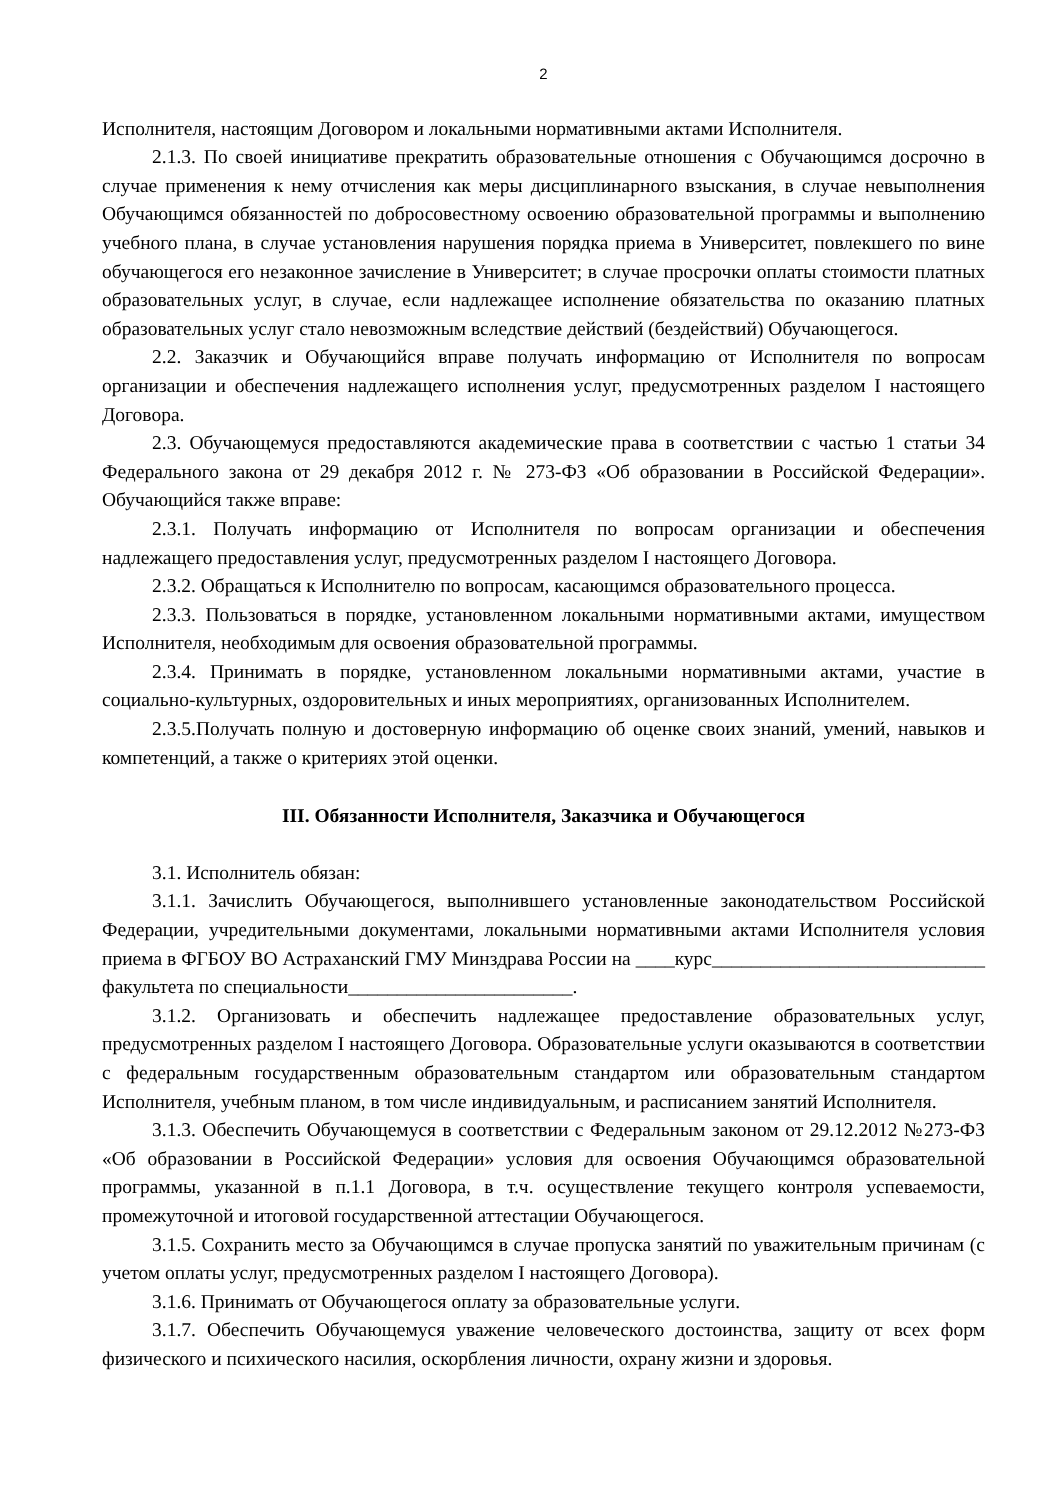2
Исполнителя, настоящим Договором и локальными нормативными актами Исполнителя.
2.1.3. По своей инициативе прекратить образовательные отношения с Обучающимся досрочно в случае применения к нему отчисления как меры дисциплинарного взыскания, в случае невыполнения Обучающимся обязанностей по добросовестному освоению образовательной программы и выполнению учебного плана, в случае установления нарушения порядка приема в Университет, повлекшего по вине обучающегося его незаконное зачисление в Университет; в случае просрочки оплаты стоимости платных образовательных услуг, в случае, если надлежащее исполнение обязательства по оказанию платных образовательных услуг стало невозможным вследствие действий (бездействий) Обучающегося.
2.2. Заказчик и Обучающийся вправе получать информацию от Исполнителя по вопросам организации и обеспечения надлежащего исполнения услуг, предусмотренных разделом I настоящего Договора.
2.3. Обучающемуся предоставляются академические права в соответствии с частью 1 статьи 34 Федерального закона от 29 декабря 2012 г. № 273-ФЗ «Об образовании в Российской Федерации». Обучающийся также вправе:
2.3.1. Получать информацию от Исполнителя по вопросам организации и обеспечения надлежащего предоставления услуг, предусмотренных разделом I настоящего Договора.
2.3.2. Обращаться к Исполнителю по вопросам, касающимся образовательного процесса.
2.3.3. Пользоваться в порядке, установленном локальными нормативными актами, имуществом Исполнителя, необходимым для освоения образовательной программы.
2.3.4. Принимать в порядке, установленном локальными нормативными актами, участие в социально-культурных, оздоровительных и иных мероприятиях, организованных Исполнителем.
2.3.5.Получать полную и достоверную информацию об оценке своих знаний, умений, навыков и компетенций, а также о критериях этой оценки.
III. Обязанности Исполнителя, Заказчика и Обучающегося
3.1. Исполнитель обязан:
3.1.1. Зачислить Обучающегося, выполнившего установленные законодательством Российской Федерации, учредительными документами, локальными нормативными актами Исполнителя условия приема в ФГБОУ ВО Астраханский ГМУ Минздрава России на ____курс____________________________ факультета по специальности_______________________.
3.1.2. Организовать и обеспечить надлежащее предоставление образовательных услуг, предусмотренных разделом I настоящего Договора. Образовательные услуги оказываются в соответствии с федеральным государственным образовательным стандартом или образовательным стандартом Исполнителя, учебным планом, в том числе индивидуальным, и расписанием занятий Исполнителя.
3.1.3. Обеспечить Обучающемуся в соответствии с Федеральным законом от 29.12.2012 №273-ФЗ «Об образовании в Российской Федерации» условия для освоения Обучающимся образовательной программы, указанной в п.1.1 Договора, в т.ч. осуществление текущего контроля успеваемости, промежуточной и итоговой государственной аттестации Обучающегося.
3.1.5. Сохранить место за Обучающимся в случае пропуска занятий по уважительным причинам (с учетом оплаты услуг, предусмотренных разделом I настоящего Договора).
3.1.6. Принимать от Обучающегося оплату за образовательные услуги.
3.1.7. Обеспечить Обучающемуся уважение человеческого достоинства, защиту от всех форм физического и психического насилия, оскорбления личности, охрану жизни и здоровья.